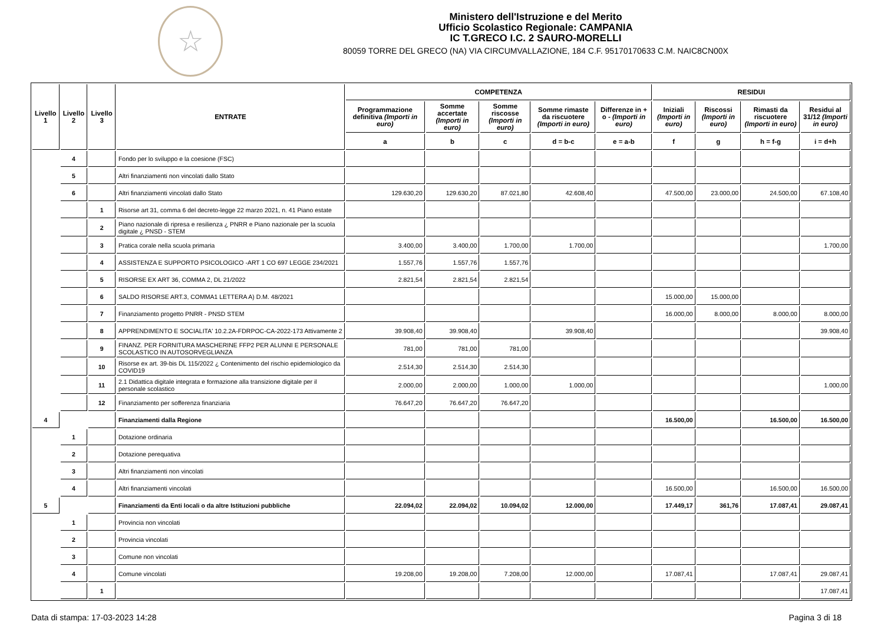☆
Ministero dell'Istruzione e del Merito
Ufficio Scolastico Regionale: CAMPANIA
IC T.GRECO I.C. 2 SAURO-MORELLI
80059 TORRE DEL GRECO (NA) VIA CIRCUMVALLAZIONE, 184 C.F. 95170170633 C.M. NAIC8CN00X
| Livello 1 | Livello 2 | Livello 3 | ENTRATE | COMPETENZA | | | | | RESIDUI | | | |
| --- | --- | --- | --- | --- | --- | --- | --- | --- | --- | --- | --- | --- |
| | | | | Programmazione definitiva (Importi in euro) | Somme accertate (Importi in euro) | Somme riscosse (Importi in euro) | Somme rimaste da riscuotere (Importi in euro) | Differenze in + o - (Importi in euro) | Iniziali (Importi in euro) | Riscossi (Importi in euro) | Rimasti da riscuotere (Importi in euro) | Residui al 31/12 (Importi in euro) |
| | | | | a | b | c | d = b-c | e = a-b | f | g | h = f-g | i = d+h |
| | 4 | | Fondo per lo sviluppo e la coesione (FSC) | | | | | | | | | |
| | 5 | | Altri finanziamenti non vincolati dallo Stato | | | | | | | | | |
| | 6 | | Altri finanziamenti vincolati dallo Stato | 129.630,20 | 129.630,20 | 87.021,80 | 42.608,40 | | 47.500,00 | 23.000,00 | 24.500,00 | 67.108,40 |
| | | 1 | Risorse art 31, comma 6 del decreto-legge 22 marzo 2021, n. 41 Piano estate | | | | | | | | | |
| | | 2 | Piano nazionale di ripresa e resilienza ¿ PNRR e Piano nazionale per la scuola digitale ¿ PNSD - STEM | | | | | | | | | |
| | | 3 | Pratica corale nella scuola primaria | 3.400,00 | 3.400,00 | 1.700,00 | 1.700,00 | | | | | 1.700,00 |
| | | 4 | ASSISTENZA E SUPPORTO PSICOLOGICO -ART 1 CO 697 LEGGE 234/2021 | 1.557,76 | 1.557,76 | 1.557,76 | | | | | | |
| | | 5 | RISORSE EX ART 36, COMMA 2, DL 21/2022 | 2.821,54 | 2.821,54 | 2.821,54 | | | | | | |
| | | 6 | SALDO RISORSE ART.3, COMMA1 LETTERA A) D.M. 48/2021 | | | | | | 15.000,00 | 15.000,00 | | |
| | | 7 | Finanziamento progetto PNRR - PNSD STEM | | | | | | 16.000,00 | 8.000,00 | 8.000,00 | 8.000,00 |
| | | 8 | APPRENDIMENTO E SOCIALITA' 10.2.2A-FDRPOC-CA-2022-173 Attivamente 2 | 39.908,40 | 39.908,40 | | 39.908,40 | | | | | 39.908,40 |
| | | 9 | FINANZ. PER FORNITURA MASCHERINE FFP2 PER ALUNNI E PERSONALE SCOLASTICO IN AUTOSORVEGLIANZA | 781,00 | 781,00 | 781,00 | | | | | | |
| | | 10 | Risorse ex art. 39-bis DL 115/2022 ¿ Contenimento del rischio epidemiologico da COVID19 | 2.514,30 | 2.514,30 | 2.514,30 | | | | | | |
| | | 11 | 2.1 Didattica digitale integrata e formazione alla transizione digitale per il personale scolastico | 2.000,00 | 2.000,00 | 1.000,00 | 1.000,00 | | | | | 1.000,00 |
| | | 12 | Finanziamento per sofferenza finanziaria | 76.647,20 | 76.647,20 | 76.647,20 | | | | | | |
| 4 | | | Finanziamenti dalla Regione | | | | | | 16.500,00 | | 16.500,00 | 16.500,00 |
| | 1 | | Dotazione ordinaria | | | | | | | | | |
| | 2 | | Dotazione perequativa | | | | | | | | | |
| | 3 | | Altri finanziamenti non vincolati | | | | | | | | | |
| | 4 | | Altri finanziamenti vincolati | | | | | | 16.500,00 | | 16.500,00 | 16.500,00 |
| 5 | | | Finanziamenti da Enti locali o da altre Istituzioni pubbliche | 22.094,02 | 22.094,02 | 10.094,02 | 12.000,00 | | 17.449,17 | 361,76 | 17.087,41 | 29.087,41 |
| | 1 | | Provincia non vincolati | | | | | | | | | |
| | 2 | | Provincia vincolati | | | | | | | | | |
| | 3 | | Comune non vincolati | | | | | | | | | |
| | 4 | | Comune vincolati | 19.208,00 | 19.208,00 | 7.208,00 | 12.000,00 | | 17.087,41 | | 17.087,41 | 29.087,41 |
| | | 1 | | | | | | | | | | 17.087,41 |
Data di stampa: 17-03-2023 14:28 Pagina 3 di 18